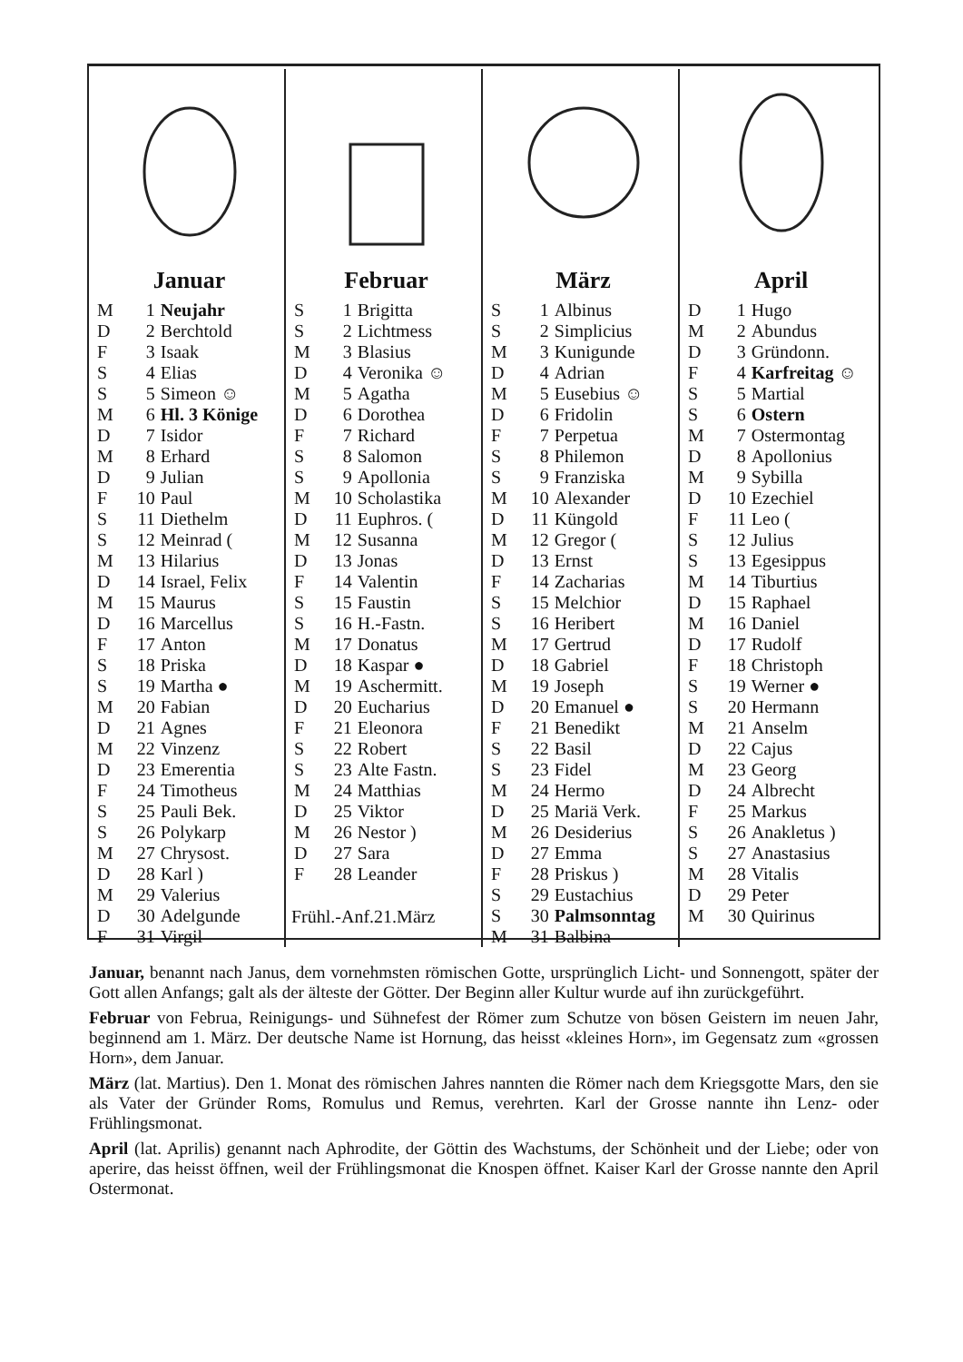Januar
| M | 1 | Neujahr |
| D | 2 | Berchtold |
| F | 3 | Isaak |
| S | 4 | Elias |
| S | 5 | Simeon ☺ |
| M | 6 | Hl. 3 Könige |
| D | 7 | Isidor |
| M | 8 | Erhard |
| D | 9 | Julian |
| F | 10 | Paul |
| S | 11 | Diethelm |
| S | 12 | Meinrad ( |
| M | 13 | Hilarius |
| D | 14 | Israel, Felix |
| M | 15 | Maurus |
| D | 16 | Marcellus |
| F | 17 | Anton |
| S | 18 | Priska |
| S | 19 | Martha ● |
| M | 20 | Fabian |
| D | 21 | Agnes |
| M | 22 | Vinzenz |
| D | 23 | Emerentia |
| F | 24 | Timotheus |
| S | 25 | Pauli Bek. |
| S | 26 | Polykarp |
| M | 27 | Chrysost. |
| D | 28 | Karl ) |
| M | 29 | Valerius |
| D | 30 | Adelgunde |
| F | 31 | Virgil |
Februar
| S | 1 | Brigitta |
| S | 2 | Lichtmess |
| M | 3 | Blasius |
| D | 4 | Veronika ☺ |
| M | 5 | Agatha |
| D | 6 | Dorothea |
| F | 7 | Richard |
| S | 8 | Salomon |
| S | 9 | Apollonia |
| M | 10 | Scholastika |
| D | 11 | Euphros. ( |
| M | 12 | Susanna |
| D | 13 | Jonas |
| F | 14 | Valentin |
| S | 15 | Faustin |
| S | 16 | H.-Fastn. |
| M | 17 | Donatus |
| D | 18 | Kaspar ● |
| M | 19 | Aschermitt. |
| D | 20 | Eucharius |
| F | 21 | Eleonora |
| S | 22 | Robert |
| S | 23 | Alte Fastn. |
| M | 24 | Matthias |
| D | 25 | Viktor |
| M | 26 | Nestor ) |
| D | 27 | Sara |
| F | 28 | Leander |
Frühl.-Anf.21.März
März
| S | 1 | Albinus |
| S | 2 | Simplicius |
| M | 3 | Kunigunde |
| D | 4 | Adrian |
| M | 5 | Eusebius ☺ |
| D | 6 | Fridolin |
| F | 7 | Perpetua |
| S | 8 | Philemon |
| S | 9 | Franziska |
| M | 10 | Alexander |
| D | 11 | Küngold |
| M | 12 | Gregor ( |
| D | 13 | Ernst |
| F | 14 | Zacharias |
| S | 15 | Melchior |
| S | 16 | Heribert |
| M | 17 | Gertrud |
| D | 18 | Gabriel |
| M | 19 | Joseph |
| D | 20 | Emanuel ● |
| F | 21 | Benedikt |
| S | 22 | Basil |
| S | 23 | Fidel |
| M | 24 | Hermo |
| D | 25 | Mariä Verk. |
| M | 26 | Desiderius |
| D | 27 | Emma |
| F | 28 | Priskus ) |
| S | 29 | Eustachius |
| S | 30 | Palmsonntag |
| M | 31 | Balbina |
April
| D | 1 | Hugo |
| M | 2 | Abundus |
| D | 3 | Gründonn. |
| F | 4 | Karfreitag ☺ |
| S | 5 | Martial |
| S | 6 | Ostern |
| M | 7 | Ostermontag |
| D | 8 | Apollonius |
| M | 9 | Sybilla |
| D | 10 | Ezechiel |
| F | 11 | Leo ( |
| S | 12 | Julius |
| S | 13 | Egesippus |
| M | 14 | Tiburtius |
| D | 15 | Raphael |
| M | 16 | Daniel |
| D | 17 | Rudolf |
| F | 18 | Christoph |
| S | 19 | Werner ● |
| S | 20 | Hermann |
| M | 21 | Anselm |
| D | 22 | Cajus |
| M | 23 | Georg |
| D | 24 | Albrecht |
| F | 25 | Markus |
| S | 26 | Anakletus ) |
| S | 27 | Anastasius |
| M | 28 | Vitalis |
| D | 29 | Peter |
| M | 30 | Quirinus |
Januar, benannt nach Janus, dem vornehmsten römischen Gotte, ursprünglich Licht- und Sonnengott, später der Gott allen Anfangs; galt als der älteste der Götter. Der Beginn aller Kultur wurde auf ihn zurückgeführt.
Februar von Februa, Reinigungs- und Sühnefest der Römer zum Schutze von bösen Geistern im neuen Jahr, beginnend am 1. März. Der deutsche Name ist Hornung, das heisst «kleines Horn», im Gegensatz zum «grossen Horn», dem Januar.
März (lat. Martius). Den 1. Monat des römischen Jahres nannten die Römer nach dem Kriegsgotte Mars, den sie als Vater der Gründer Roms, Romulus und Remus, verehrten. Karl der Grosse nannte ihn Lenz- oder Frühlingsmonat.
April (lat. Aprilis) genannt nach Aphrodite, der Göttin des Wachstums, der Schönheit und der Liebe; oder von aperire, das heisst öffnen, weil der Frühlingsmonat die Knospen öffnet. Kaiser Karl der Grosse nannte den April Ostermonat.